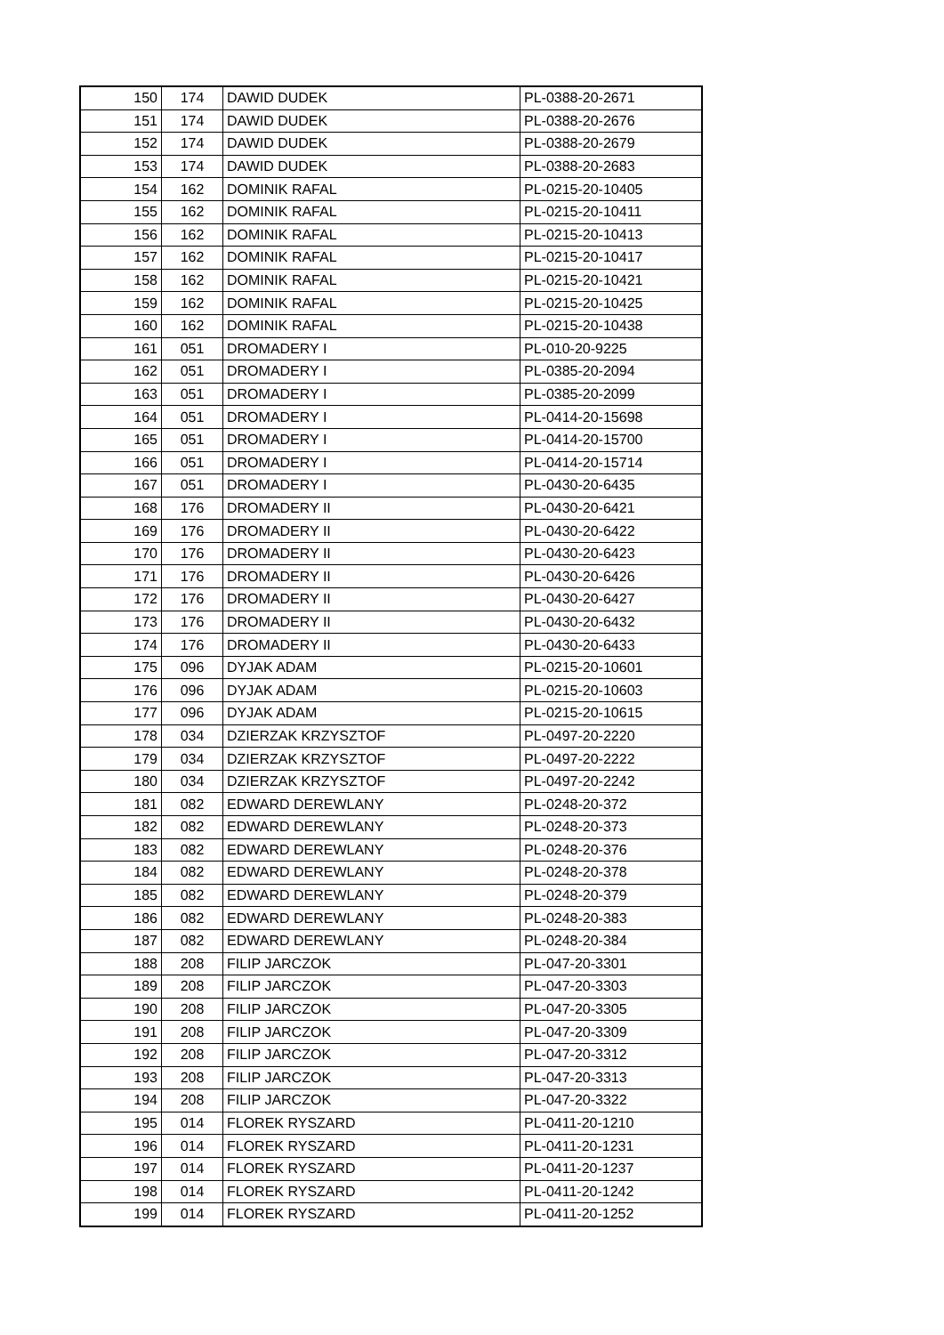| 150 | 174 | DAWID DUDEK | PL-0388-20-2671 |
| 151 | 174 | DAWID DUDEK | PL-0388-20-2676 |
| 152 | 174 | DAWID DUDEK | PL-0388-20-2679 |
| 153 | 174 | DAWID DUDEK | PL-0388-20-2683 |
| 154 | 162 | DOMINIK RAFAL | PL-0215-20-10405 |
| 155 | 162 | DOMINIK RAFAL | PL-0215-20-10411 |
| 156 | 162 | DOMINIK RAFAL | PL-0215-20-10413 |
| 157 | 162 | DOMINIK RAFAL | PL-0215-20-10417 |
| 158 | 162 | DOMINIK RAFAL | PL-0215-20-10421 |
| 159 | 162 | DOMINIK RAFAL | PL-0215-20-10425 |
| 160 | 162 | DOMINIK RAFAL | PL-0215-20-10438 |
| 161 | 051 | DROMADERY I | PL-010-20-9225 |
| 162 | 051 | DROMADERY I | PL-0385-20-2094 |
| 163 | 051 | DROMADERY I | PL-0385-20-2099 |
| 164 | 051 | DROMADERY I | PL-0414-20-15698 |
| 165 | 051 | DROMADERY I | PL-0414-20-15700 |
| 166 | 051 | DROMADERY I | PL-0414-20-15714 |
| 167 | 051 | DROMADERY I | PL-0430-20-6435 |
| 168 | 176 | DROMADERY II | PL-0430-20-6421 |
| 169 | 176 | DROMADERY II | PL-0430-20-6422 |
| 170 | 176 | DROMADERY II | PL-0430-20-6423 |
| 171 | 176 | DROMADERY II | PL-0430-20-6426 |
| 172 | 176 | DROMADERY II | PL-0430-20-6427 |
| 173 | 176 | DROMADERY II | PL-0430-20-6432 |
| 174 | 176 | DROMADERY II | PL-0430-20-6433 |
| 175 | 096 | DYJAK ADAM | PL-0215-20-10601 |
| 176 | 096 | DYJAK ADAM | PL-0215-20-10603 |
| 177 | 096 | DYJAK ADAM | PL-0215-20-10615 |
| 178 | 034 | DZIERZAK KRZYSZTOF | PL-0497-20-2220 |
| 179 | 034 | DZIERZAK KRZYSZTOF | PL-0497-20-2222 |
| 180 | 034 | DZIERZAK KRZYSZTOF | PL-0497-20-2242 |
| 181 | 082 | EDWARD DEREWLANY | PL-0248-20-372 |
| 182 | 082 | EDWARD DEREWLANY | PL-0248-20-373 |
| 183 | 082 | EDWARD DEREWLANY | PL-0248-20-376 |
| 184 | 082 | EDWARD DEREWLANY | PL-0248-20-378 |
| 185 | 082 | EDWARD DEREWLANY | PL-0248-20-379 |
| 186 | 082 | EDWARD DEREWLANY | PL-0248-20-383 |
| 187 | 082 | EDWARD DEREWLANY | PL-0248-20-384 |
| 188 | 208 | FILIP JARCZOK | PL-047-20-3301 |
| 189 | 208 | FILIP JARCZOK | PL-047-20-3303 |
| 190 | 208 | FILIP JARCZOK | PL-047-20-3305 |
| 191 | 208 | FILIP JARCZOK | PL-047-20-3309 |
| 192 | 208 | FILIP JARCZOK | PL-047-20-3312 |
| 193 | 208 | FILIP JARCZOK | PL-047-20-3313 |
| 194 | 208 | FILIP JARCZOK | PL-047-20-3322 |
| 195 | 014 | FLOREK RYSZARD | PL-0411-20-1210 |
| 196 | 014 | FLOREK RYSZARD | PL-0411-20-1231 |
| 197 | 014 | FLOREK RYSZARD | PL-0411-20-1237 |
| 198 | 014 | FLOREK RYSZARD | PL-0411-20-1242 |
| 199 | 014 | FLOREK RYSZARD | PL-0411-20-1252 |